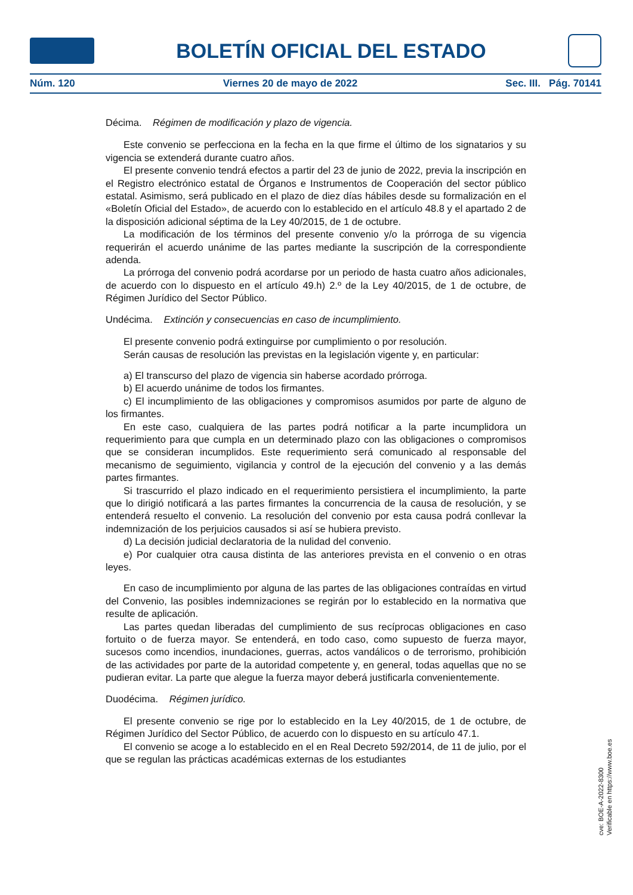BOLETÍN OFICIAL DEL ESTADO
Núm. 120 Viernes 20 de mayo de 2022 Sec. III. Pág. 70141
Décima. Régimen de modificación y plazo de vigencia.
Este convenio se perfecciona en la fecha en la que firme el último de los signatarios y su vigencia se extenderá durante cuatro años.
El presente convenio tendrá efectos a partir del 23 de junio de 2022, previa la inscripción en el Registro electrónico estatal de Órganos e Instrumentos de Cooperación del sector público estatal. Asimismo, será publicado en el plazo de diez días hábiles desde su formalización en el «Boletín Oficial del Estado», de acuerdo con lo establecido en el artículo 48.8 y el apartado 2 de la disposición adicional séptima de la Ley 40/2015, de 1 de octubre.
La modificación de los términos del presente convenio y/o la prórroga de su vigencia requerirán el acuerdo unánime de las partes mediante la suscripción de la correspondiente adenda.
La prórroga del convenio podrá acordarse por un periodo de hasta cuatro años adicionales, de acuerdo con lo dispuesto en el artículo 49.h) 2.º de la Ley 40/2015, de 1 de octubre, de Régimen Jurídico del Sector Público.
Undécima. Extinción y consecuencias en caso de incumplimiento.
El presente convenio podrá extinguirse por cumplimiento o por resolución.
Serán causas de resolución las previstas en la legislación vigente y, en particular:
a) El transcurso del plazo de vigencia sin haberse acordado prórroga.
b) El acuerdo unánime de todos los firmantes.
c) El incumplimiento de las obligaciones y compromisos asumidos por parte de alguno de los firmantes.
En este caso, cualquiera de las partes podrá notificar a la parte incumplidora un requerimiento para que cumpla en un determinado plazo con las obligaciones o compromisos que se consideran incumplidos. Este requerimiento será comunicado al responsable del mecanismo de seguimiento, vigilancia y control de la ejecución del convenio y a las demás partes firmantes.
Si trascurrido el plazo indicado en el requerimiento persistiera el incumplimiento, la parte que lo dirigió notificará a las partes firmantes la concurrencia de la causa de resolución, y se entenderá resuelto el convenio. La resolución del convenio por esta causa podrá conllevar la indemnización de los perjuicios causados si así se hubiera previsto.
d) La decisión judicial declaratoria de la nulidad del convenio.
e) Por cualquier otra causa distinta de las anteriores prevista en el convenio o en otras leyes.
En caso de incumplimiento por alguna de las partes de las obligaciones contraídas en virtud del Convenio, las posibles indemnizaciones se regirán por lo establecido en la normativa que resulte de aplicación.
Las partes quedan liberadas del cumplimiento de sus recíprocas obligaciones en caso fortuito o de fuerza mayor. Se entenderá, en todo caso, como supuesto de fuerza mayor, sucesos como incendios, inundaciones, guerras, actos vandálicos o de terrorismo, prohibición de las actividades por parte de la autoridad competente y, en general, todas aquellas que no se pudieran evitar. La parte que alegue la fuerza mayor deberá justificarla convenientemente.
Duodécima. Régimen jurídico.
El presente convenio se rige por lo establecido en la Ley 40/2015, de 1 de octubre, de Régimen Jurídico del Sector Público, de acuerdo con lo dispuesto en su artículo 47.1.
El convenio se acoge a lo establecido en el en Real Decreto 592/2014, de 11 de julio, por el que se regulan las prácticas académicas externas de los estudiantes
cve: BOE-A-2022-8300
Verificable en https://www.boe.es